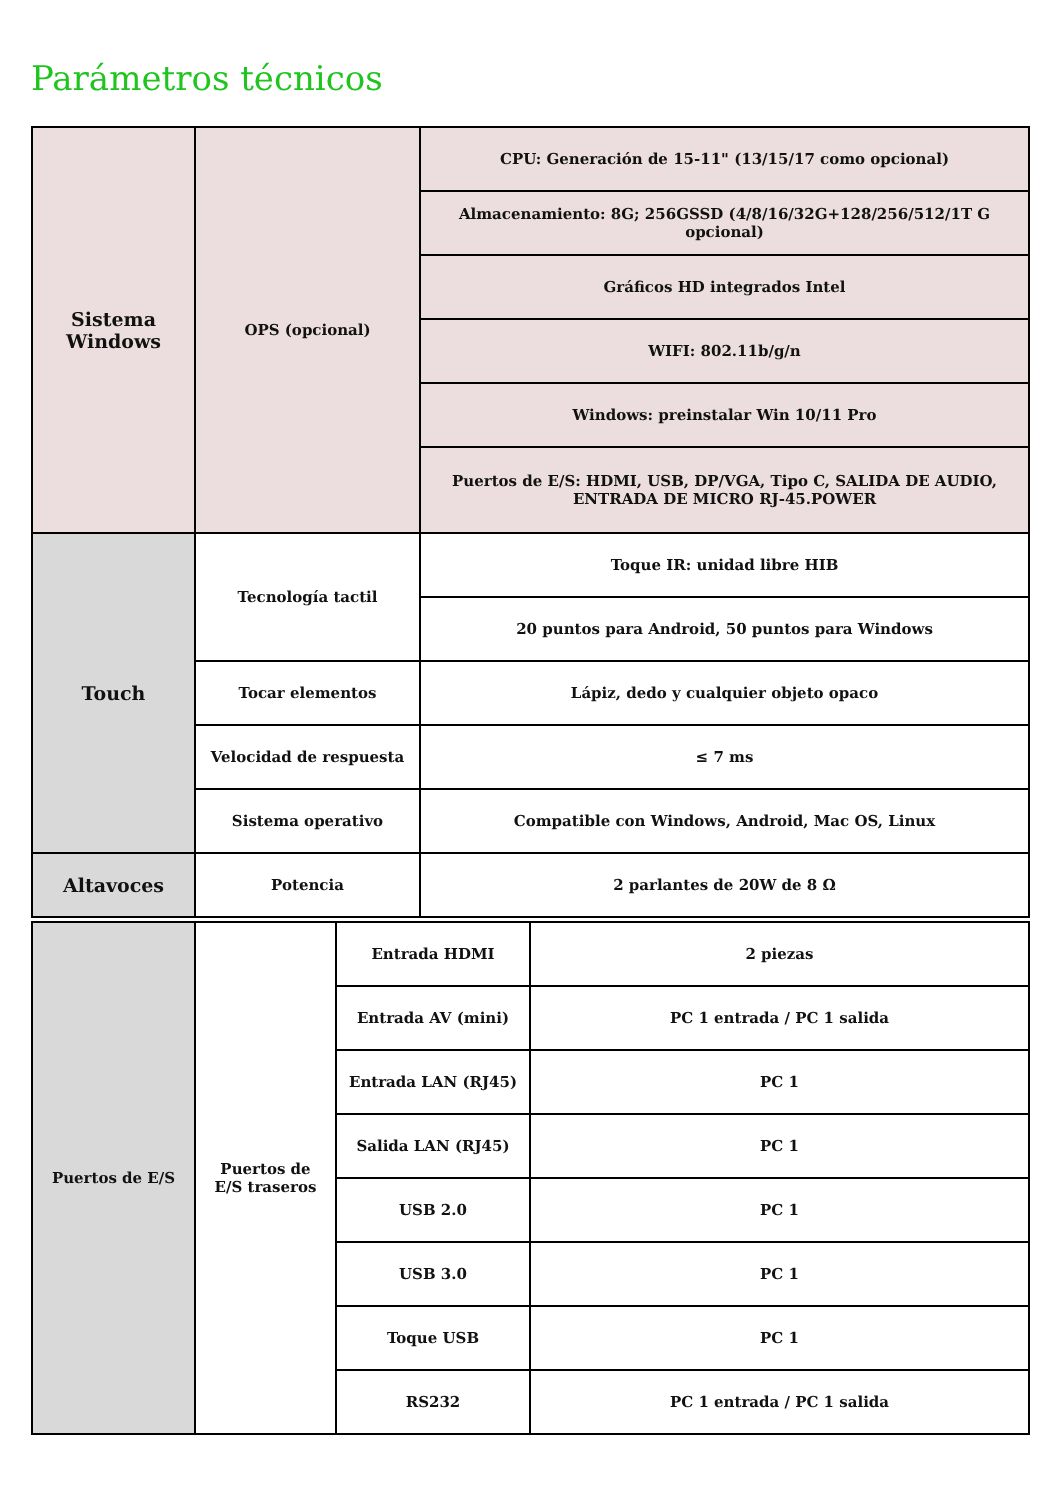Parámetros técnicos
| Sistema Windows | OPS (opcional) | CPU: Generación de 15-11" (13/15/17 como opcional) |
| | | Almacenamiento: 8G; 256GSSD (4/8/16/32G+128/256/512/1T G opcional) |
| | | Gráficos HD integrados Intel |
| | | WIFI: 802.11b/g/n |
| | | Windows: preinstalar Win 10/11 Pro |
| | | Puertos de E/S: HDMI, USB, DP/VGA, Tipo C, SALIDA DE AUDIO, ENTRADA DE MICRO RJ-45.POWER |
| Touch | Tecnología tactil | Toque IR: unidad libre HIB |
| | | 20 puntos para Android, 50 puntos para Windows |
| | Tocar elementos | Lápiz, dedo y cualquier objeto opaco |
| | Velocidad de respuesta | ≤ 7 ms |
| | Sistema operativo | Compatible con Windows, Android, Mac OS, Linux |
| Altavoces | Potencia | 2 parlantes de 20W de 8 Ω |
| Puertos de E/S | Puertos de E/S traseros | Entrada HDMI | 2 piezas |
| | | Entrada AV (mini) | PC 1 entrada / PC 1 salida |
| | | Entrada LAN (RJ45) | PC 1 |
| | | Salida LAN (RJ45) | PC 1 |
| | | USB 2.0 | PC 1 |
| | | USB 3.0 | PC 1 |
| | | Toque USB | PC 1 |
| | | RS232 | PC 1 entrada / PC 1 salida |